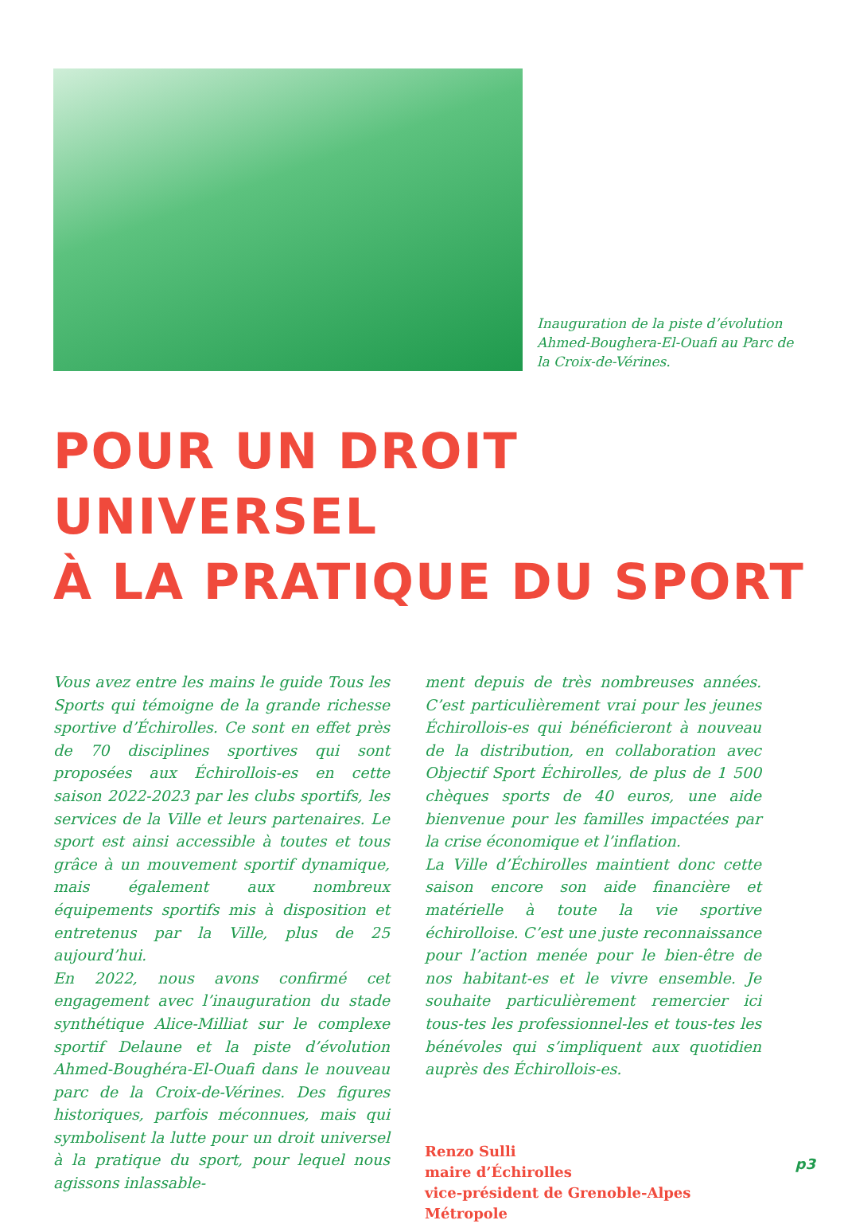Inauguration de la piste d’évolution Ahmed-Boughera-El-Ouafi au Parc de la Croix-de-Vérines.
POUR UN DROIT UNIVERSEL
À LA PRATIQUE DU SPORT
Vous avez entre les mains le guide Tous les Sports qui témoigne de la grande richesse sportive d’Échirolles. Ce sont en effet près de 70 disciplines sportives qui sont proposées aux Échirollois-es en cette saison 2022-2023 par les clubs sportifs, les services de la Ville et leurs partenaires. Le sport est ainsi accessible à toutes et tous grâce à un mouvement sportif dynamique, mais également aux nombreux équipements sportifs mis à disposition et entretenus par la Ville, plus de 25 aujourd’hui.
En 2022, nous avons confirmé cet engagement avec l’inauguration du stade synthétique Alice-Milliat sur le complexe sportif Delaune et la piste d’évolution Ahmed-Boughéra-El-Ouafi dans le nouveau parc de la Croix-de-Vérines. Des figures historiques, parfois méconnues, mais qui symbolisent la lutte pour un droit universel à la pratique du sport, pour lequel nous agissons inlassable-
ment depuis de très nombreuses années. C’est particulièrement vrai pour les jeunes Échirollois-es qui bénéficieront à nouveau de la distribution, en collaboration avec Objectif Sport Échirolles, de plus de 1 500 chèques sports de 40 euros, une aide bienvenue pour les familles impactées par la crise économique et l’inflation.
La Ville d’Échirolles maintient donc cette saison encore son aide financière et matérielle à toute la vie sportive échirolloise. C’est une juste reconnaissance pour l’action menée pour le bien-être de nos habitant-es et le vivre ensemble. Je souhaite particulièrement remercier ici tous-tes les professionnel-les et tous-tes les bénévoles qui s’impliquent aux quotidien auprès des Échirollois-es.
Renzo Sulli
maire d’Échirolles
vice-président de Grenoble-Alpes Métropole
p3